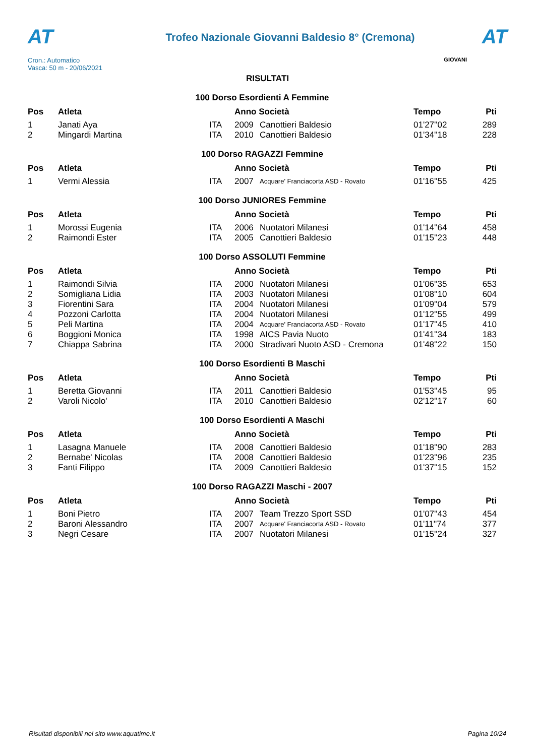AT
Cron.: Automatico
Vasca: 50 m - 20/06/2021
Trofeo Nazionale Giovanni Baldesio 8° (Cremona)
AT
GIOVANI
RISULTATI
| 100 Dorso Esordienti A Femmine | | | | | | |
| Pos | Atleta | | Anno Società | | Tempo | Pti |
| 1 | Janati Aya | ITA | 2009 | Canottieri Baldesio | 01'27''02 | 289 |
| 2 | Mingardi Martina | ITA | 2010 | Canottieri Baldesio | 01'34''18 | 228 |
| 100 Dorso RAGAZZI Femmine | | | | | | |
| Pos | Atleta | | Anno Società | | Tempo | Pti |
| 1 | Vermi Alessia | ITA | 2007 | Acquare' Franciacorta ASD - Rovato | 01'16''55 | 425 |
| 100 Dorso JUNIORES Femmine | | | | | | |
| Pos | Atleta | | Anno Società | | Tempo | Pti |
| 1 | Morossi Eugenia | ITA | 2006 | Nuotatori Milanesi | 01'14''64 | 458 |
| 2 | Raimondi Ester | ITA | 2005 | Canottieri Baldesio | 01'15''23 | 448 |
| 100 Dorso ASSOLUTI Femmine | | | | | | |
| Pos | Atleta | | Anno Società | | Tempo | Pti |
| 1 | Raimondi Silvia | ITA | 2000 | Nuotatori Milanesi | 01'06''35 | 653 |
| 2 | Somigliana Lidia | ITA | 2003 | Nuotatori Milanesi | 01'08''10 | 604 |
| 3 | Fiorentini Sara | ITA | 2004 | Nuotatori Milanesi | 01'09''04 | 579 |
| 4 | Pozzoni Carlotta | ITA | 2004 | Nuotatori Milanesi | 01'12''55 | 499 |
| 5 | Peli Martina | ITA | 2004 | Acquare' Franciacorta ASD - Rovato | 01'17''45 | 410 |
| 6 | Boggioni Monica | ITA | 1998 | AICS Pavia Nuoto | 01'41''34 | 183 |
| 7 | Chiappa Sabrina | ITA | 2000 | Stradivari Nuoto ASD - Cremona | 01'48''22 | 150 |
| 100 Dorso Esordienti B Maschi | | | | | | |
| Pos | Atleta | | Anno Società | | Tempo | Pti |
| 1 | Beretta Giovanni | ITA | 2011 | Canottieri Baldesio | 01'53''45 | 95 |
| 2 | Varoli Nicolo' | ITA | 2010 | Canottieri Baldesio | 02'12''17 | 60 |
| 100 Dorso Esordienti A Maschi | | | | | | |
| Pos | Atleta | | Anno Società | | Tempo | Pti |
| 1 | Lasagna Manuele | ITA | 2008 | Canottieri Baldesio | 01'18''90 | 283 |
| 2 | Bernabe' Nicolas | ITA | 2008 | Canottieri Baldesio | 01'23''96 | 235 |
| 3 | Fanti Filippo | ITA | 2009 | Canottieri Baldesio | 01'37''15 | 152 |
| 100 Dorso RAGAZZI Maschi - 2007 | | | | | | |
| Pos | Atleta | | Anno Società | | Tempo | Pti |
| 1 | Boni Pietro | ITA | 2007 | Team Trezzo Sport SSD | 01'07''43 | 454 |
| 2 | Baroni Alessandro | ITA | 2007 | Acquare' Franciacorta ASD - Rovato | 01'11''74 | 377 |
| 3 | Negri Cesare | ITA | 2007 | Nuotatori Milanesi | 01'15''24 | 327 |
Risultati disponibili nel sito www.aquatime.it Pagina 10/24